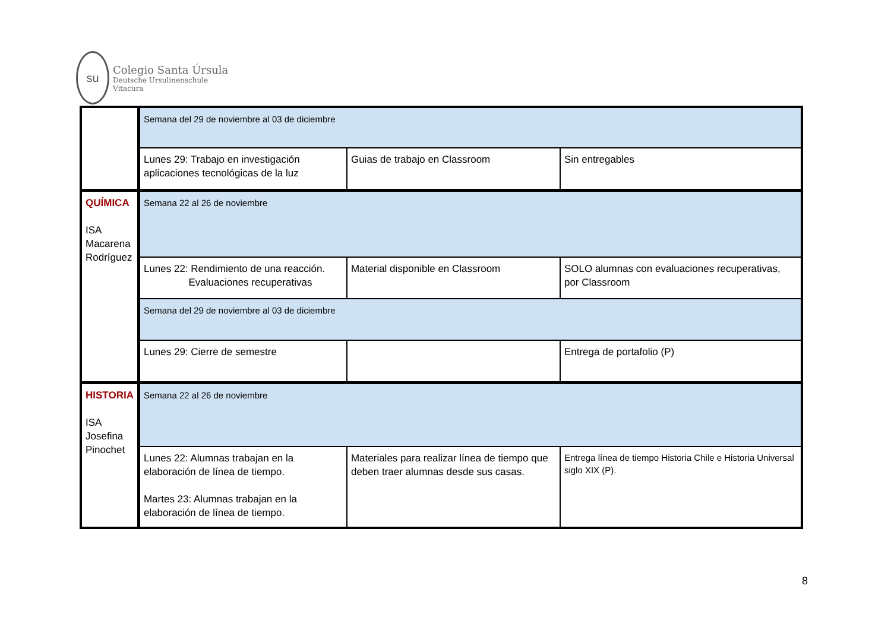su
Colegio Santa Úrsula
Deutsche Ursulinenschule
Vitacura
| | Semana del 29 de noviembre al 03 de diciembre | | |
| | Lunes 29: Trabajo en investigación aplicaciones tecnológicas de la luz | Guias de trabajo en Classroom | Sin entregables |
| QUÍMICA ISA Macarena Rodríguez | Semana 22 al 26 de noviembre | | |
| | Lunes 22: Rendimiento de una reacción. Evaluaciones recuperativas | Material disponible en Classroom | SOLO alumnas con evaluaciones recuperativas, por Classroom |
| | Semana del 29 de noviembre al 03 de diciembre | | |
| | Lunes 29: Cierre de semestre | | Entrega de portafolio (P) |
| HISTORIA ISA Josefina Pinochet | Semana 22 al 26 de noviembre | | |
| | Lunes 22: Alumnas trabajan en la elaboración de línea de tiempo. Martes 23: Alumnas trabajan en la elaboración de línea de tiempo. | Materiales para realizar línea de tiempo que deben traer alumnas desde sus casas. | Entrega línea de tiempo Historia Chile e Historia Universal siglo XIX (P). |
8